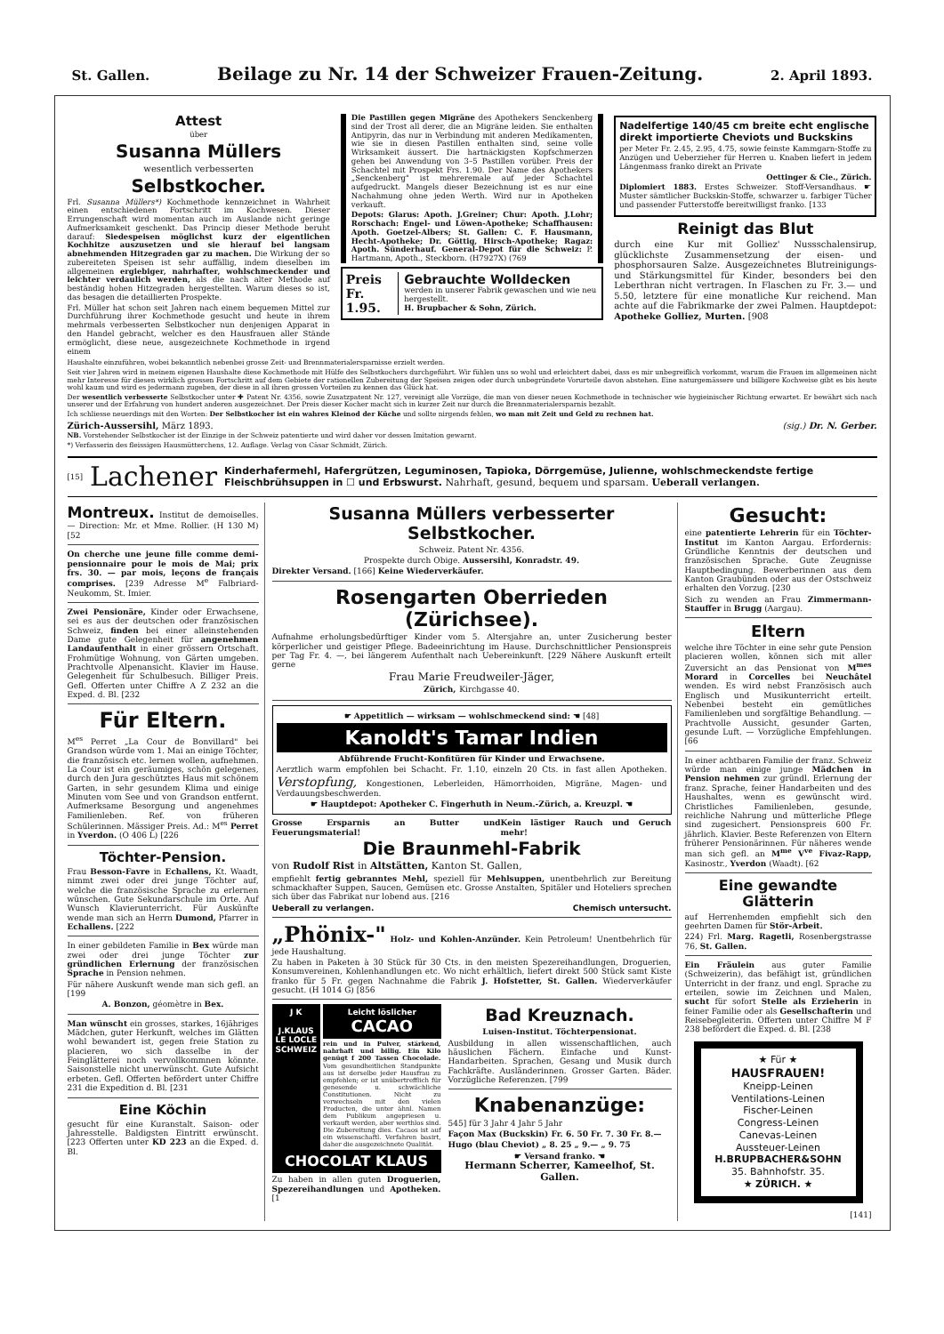St. Gallen. Beilage zu Nr. 14 der Schweizer Frauen-Zeitung. 2. April 1893.
Attest
über
Susanna Müllers
wesentlich verbesserten
Selbstkocher.
Frl. Susanna Müllers*) Kochmethode kennzeichnet in Wahrheit einen entschiedenen Fortschritt im Kochwesen. Dieser Errungenschaft wird momentan auch im Auslande nicht geringe Aufmerksamkeit geschenkt. Das Princip dieser Methode beruht darauf: Siedespeisen möglichst kurz der eigentlichen Kochhitze auszusetzen und sie hierauf bei langsam abnehmenden Hitzegraden gar zu machen. Die Wirkung der so zubereiteten Speisen ist sehr auffällig, indem dieselben im allgemeinen ergiebiger, nahrhafter, wohlschmeckender und leichter verdaulich werden, als die nach alter Methode auf beständig hohen Hitzegraden hergestellten. Warum dieses so ist, das besagen die detaillierten Prospekte.
Frl. Müller hat schon seit Jahren nach einem bequemen Mittel zur Durchführung ihrer Kochmethode gesucht und heute in ihrem mehrmals verbesserten Selbstkocher nun denjenigen Apparat in den Handel gebracht, welcher es den Hausfrauen aller Stände ermöglicht, diese neue, ausgezeichnete Kochmethode in irgend einem
Die Pastillen gegen Migräne des Apothekers Senckenberg sind der Trost all derer, die an Migräne leiden. Sie enthalten Antipyrin, das nur in Verbindung mit anderen Medikamenten, wie sie in diesen Pastillen enthalten sind, seine volle Wirksamkeit äussert. Die hartnäckigsten Kopfschmerzen gehen bei Anwendung von 3–5 Pastillen vorüber. Preis der Schachtel mit Prospekt Frs. 1.90. Der Name des Apothekers „Senckenberg" ist mehreremale auf jeder Schachtel aufgedruckt. Mangels dieser Bezeichnung ist es nur eine Nachahmung ohne jeden Werth. Wird nur in Apotheken verkauft.
Depots: Glarus: Apoth. J.Greiner; Chur: Apoth. J.Lohr; Rorschach: Engel- und Löwen-Apotheke; Schaffhausen: Apoth. Goetzel-Albers; St. Gallen: C. F. Hausmann, Hecht-Apotheke; Dr. Göttig, Hirsch-Apotheke; Ragaz: Apoth. Sünderhauf. General-Depot für die Schweiz: P. Hartmann, Apoth., Steckborn. (H7927X) (769
Preis
Fr. 1.95.
Gebrauchte Wolldecken
werden in unserer Fabrik gewaschen und wie neu hergestellt.
H. Brupbacher & Sohn, Zürich.
Nadelfertige 140/45 cm breite echt englische direkt importierte Cheviots und Buckskins
per Meter Fr. 2.45, 2.95, 4.75, sowie feinste Kammgarn-Stoffe zu Anzügen und Ueberzieher für Herren u. Knaben liefert in jedem Längenmass franko direkt an Private
Oettinger & Cie., Zürich.
Diplomiert 1883. Erstes Schweizer. Stoff-Versandhaus. ☛ Muster sämtlicher Buckskin-Stoffe, schwarzer u. farbiger Tücher und passender Futterstoffe bereitwilligst franko. [133
Reinigt das Blut
durch eine Kur mit Golliez' Nussschalensirup, glücklichste Zusammensetzung der eisen- und phosphorsauren Salze. Ausgezeichnetes Blutreinigungs- und Stärkungsmittel für Kinder, besonders bei den Leberthran nicht vertragen. In Flaschen zu Fr. 3.— und 5.50, letztere für eine monatliche Kur reichend. Man achte auf die Fabrikmarke der zwei Palmen. Hauptdepot: Apotheke Golliez, Murten. [908
Haushalte einzuführen, wobei bekanntlich nebenbei grosse Zeit- und Brennmaterialersparnisse erzielt werden.
Seit vier Jahren wird in meinem eigenen Haushalte diese Kochmethode mit Hülfe des Selbstkochers durchgeführt. Wir fühlen uns so wohl und erleichtert dabei, dass es mir unbegreiflich vorkommt, warum die Frauen im allgemeinen nicht mehr Interesse für diesen wirklich grossen Fortschritt auf dem Gebiete der rationellen Zubereitung der Speisen zeigen oder durch unbegründete Vorurteile davon abstehen. Eine naturgemässere und billigere Kochweise gibt es bis heute wohl kaum und wird es jedermann zugeben, der diese in all ihren grossen Vorteilen zu kennen das Glück hat.
Der wesentlich verbesserte Selbstkocher unter ✚ Patent Nr. 4356, sowie Zusatzpatent Nr. 127, vereinigt alle Vorzüge, die man von dieser neuen Kochmethode in technischer wie hygieinischer Richtung erwartet. Er bewährt sich nach unserer und der Erfahrung von hundert anderen ausgezeichnet. Der Preis dieser Kocher macht sich in kurzer Zeit nur durch die Brennmaterialersparnis bezahlt.
Ich schliesse neuerdings mit den Worten: Der Selbstkocher ist ein wahres Kleinod der Küche und sollte nirgends fehlen, wo man mit Zeit und Geld zu rechnen hat.
Zürich-Aussersihl, März 1893. (sig.) Dr. N. Gerber.
NB. Vorstehender Selbstkocher ist der Einzige in der Schweiz patentierte und wird daher vor dessen Imitation gewarnt.
*) Verfasserin des fleissigen Hausmütterchens, 12. Auflage. Verlag von Cäsar Schmidt, Zürich.
[15] Lachener Kinderhafermehl, Hafergrützen, Leguminosen, Tapioka, Dörrgemüse, Julienne, wohlschmeckendste fertige Fleischbrühsuppen in ☐ und Erbswurst. Nahrhaft, gesund, bequem und sparsam. Ueberall verlangen.
Montreux. Institut de demoiselles. — Direction: Mr. et Mme. Rollier. (H 130 M) [52
On cherche une jeune fille comme demi-pensionnaire pour le mois de Mai; prix frs. 30. — par mois, leçons de français comprises. [239 Adresse M<sup>e</sup> Falbriard-Neukomm, St. Imier.
Zwei Pensionäre, Kinder oder Erwachsene, sei es aus der deutschen oder französischen Schweiz, finden bei einer alleinstehenden Dame gute Gelegenheit für angenehmen Landaufenthalt in einer grössern Ortschaft. Frohmütige Wohnung, von Gärten umgeben. Prachtvolle Alpenansicht. Klavier im Hause. Gelegenheit für Schulbesuch. Billiger Preis. Gefl. Offerten unter Chiffre A Z 232 an die Exped. d. Bl. [232
Für Eltern.
M<sup>es</sup> Perret „La Cour de Bonvillard" bei Grandson würde vom 1. Mai an einige Töchter, die französisch etc. lernen wollen, aufnehmen. La Cour ist ein geräumiges, schön gelegenes, durch den Jura geschütztes Haus mit schönem Garten, in sehr gesundem Klima und einige Minuten vom See und von Grandson entfernt. Aufmerksame Besorgung und angenehmes Familienleben. Ref. von früheren Schülerinnen. Mässiger Preis. Ad.: M<sup>es</sup> Perret in Yverdon. (O 406 L) [226
Töchter-Pension.
Frau Besson-Favre in Echallens, Kt. Waadt, nimmt zwei oder drei junge Töchter auf, welche die französische Sprache zu erlernen wünschen. Gute Sekundarschule im Orte. Auf Wunsch Klavierunterricht. Für Auskünfte wende man sich an Herrn Dumond, Pfarrer in Echallens. [222
In einer gebildeten Familie in Bex würde man zwei oder drei junge Töchter zur gründlichen Erlernung der französischen Sprache in Pension nehmen.
Für nähere Auskunft wende man sich gefl. an [199
A. Bonzon, géomètre in Bex.
Man wünscht ein grosses, starkes, 16jähriges Mädchen, guter Herkunft, welches im Glätten wohl bewandert ist, gegen freie Station zu placieren, wo sich dasselbe in der Feinglätterei noch vervollkommnen könnte. Saisonstelle nicht unerwünscht. Gute Aufsicht erbeten. Gefl. Offerten befördert unter Chiffre 231 die Expedition d. Bl. [231
Eine Köchin
gesucht für eine Kuranstalt. Saison- oder Jahresstelle. Baldigsten Eintritt erwünscht. [223 Offerten unter KD 223 an die Exped. d. Bl.
Susanna Müllers verbesserter Selbstkocher.
Schweiz. Patent Nr. 4356.
Prospekte durch Obige. Aussersihl, Konradstr. 49.
Direkter Versand. [166] Keine Wiederverkäufer.
Rosengarten Oberrieden (Zürichsee).
Aufnahme erholungsbedürftiger Kinder vom 5. Altersjahre an, unter Zusicherung bester körperlicher und geistiger Pflege. Badeeinrichtung im Hause. Durchschnittlicher Pensionspreis per Tag Fr. 4. —, bei längerem Aufenthalt nach Uebereinkunft. [229 Nähere Auskunft erteilt gerne
Frau Marie Freudweiler-Jäger,
Zürich, Kirchgasse 40.
☛ Appetitlich — wirksam — wohlschmeckend sind: ☚ [48]
Kanoldt's Tamar Indien
Abführende Frucht-Konfitüren für Kinder und Erwachsene.
Aerztlich warm empfohlen bei Schacht. Fr. 1.10, einzeln 20 Cts. in fast allen Apotheken. Verstopfung, Kongestionen, Leberleiden, Hämorrhoiden, Migräne, Magen- und Verdauungsbeschwerden.
☛ Hauptdepot: Apotheker C. Fingerhuth in Neum.-Zürich, a. Kreuzpl. ☚
Grosse Ersparnis an Butter und Feuerungsmaterial! Kein lästiger Rauch und Geruch mehr!
Die Braunmehl-Fabrik
von Rudolf Rist in Altstätten, Kanton St. Gallen,
empfiehlt fertig gebranntes Mehl, speziell für Mehlsuppen, unentbehrlich zur Bereitung schmackhafter Suppen, Saucen, Gemüsen etc. Grosse Anstalten, Spitäler und Hoteliers sprechen sich über das Fabrikat nur lobend aus. [216
Ueberall zu verlangen. Chemisch untersucht.
„Phönix-" Holz- und Kohlen-Anzünder. Kein Petroleum! Unentbehrlich für jede Haushaltung.
Zu haben in Paketen à 30 Stück für 30 Cts. in den meisten Spezereihandlungen, Droguerien, Konsumvereinen, Kohlenhandlungen etc. Wo nicht erhältlich, liefert direkt 500 Stück samt Kiste franko für 5 Fr. gegen Nachnahme die Fabrik J. Hofstetter, St. Gallen. Wiederverkäufer gesucht. (H 1014 G) [856
J K
J.KLAUS
LE LOCLE
SCHWEIZ
Leicht löslicher
CACAO
rein und in Pulver, stärkend, nahrhaft und billig. Ein Kilo genügt f 200 Tassen Chocolade. Vom gesundheitlichen Standpunkte aus ist derselbe jeder Hausfrau zu empfehlen; er ist unübertrefflich für genesende u. schwächliche Constitutionen. Nicht zu verwechseln mit den vielen Producten, die unter ähnl. Namen dem Publikum angepriesen u. verkauft werden, aber werthlos sind. Die Zubereitung dies. Cacaos ist auf ein wissenschaftl. Verfahren basirt, daher die ausgezeichnete Qualität.
CHOCOLAT KLAUS
Zu haben in allen guten Droguerien, Spezereihandlungen und Apotheken. [1
Bad Kreuznach.
Luisen-Institut. Töchterpensionat.
Ausbildung in allen wissenschaftlichen, auch häuslichen Fächern. Einfache und Kunst-Handarbeiten. Sprachen, Gesang und Musik durch Fachkräfte. Ausländerinnen. Grosser Garten. Bäder. Vorzügliche Referenzen. [799
Knabenanzüge:
545] für 3 Jahr 4 Jahr 5 Jahr
Façon Max (Buckskin) Fr. 6. 50 Fr. 7. 30 Fr. 8.—
Hugo (blau Cheviot) „ 8. 25 „ 9.— „ 9. 75
☛ Versand franko. ☚
Hermann Scherrer, Kameelhof, St. Gallen.
Gesucht:
eine patentierte Lehrerin für ein Töchter-Institut im Kanton Aargau. Erfordernis: Gründliche Kenntnis der deutschen und französischen Sprache. Gute Zeugnisse Hauptbedingung. Bewerberinnen aus dem Kanton Graubünden oder aus der Ostschweiz erhalten den Vorzug. [230
Sich zu wenden an Frau Zimmermann-Stauffer in Brugg (Aargau).
Eltern
welche ihre Töchter in eine sehr gute Pension placieren wollen, können sich mit aller Zuversicht an das Pensionat von M<sup>mes</sup> Morard in Corcelles bei Neuchâtel wenden. Es wird nebst Französisch auch Englisch und Musikunterricht erteilt. Nebenbei besteht ein gemütliches Familienleben und sorgfältige Behandlung. — Prachtvolle Aussicht, gesunder Garten, gesunde Luft. — Vorzügliche Empfehlungen. [66
In einer achtbaren Familie der franz. Schweiz würde man einige junge Mädchen in Pension nehmen zur gründl. Erlernung der franz. Sprache, feiner Handarbeiten und des Haushaltes, wenn es gewünscht wird. Christliches Familienleben, gesunde, reichliche Nahrung und mütterliche Pflege sind zugesichert. Pensionspreis 600 Fr. jährlich. Klavier. Beste Referenzen von Eltern früherer Pensionärinnen. Für näheres wende man sich gefl. an M<sup>me</sup> V<sup>ve</sup> Fivaz-Rapp, Kasinostr., Yverdon (Waadt). [62
Eine gewandte Glätterin
auf Herrenhemden empfiehlt sich den geehrten Damen für Stör-Arbeit.
224) Frl. Marg. Ragetli, Rosenbergstrasse 76, St. Gallen.
Ein Fräulein aus guter Familie (Schweizerin), das befähigt ist, gründlichen Unterricht in der franz. und engl. Sprache zu erteilen, sowie im Zeichnen und Malen, sucht für sofort Stelle als Erzieherin in feiner Familie oder als Gesellschafterin und Reisebegleiterin. Offerten unter Chiffre M F 238 befördert die Exped. d. Bl. [238
★ Für ★
HAUSFRAUEN!
Kneipp-Leinen
Ventilations-Leinen
Fischer-Leinen
Congress-Leinen
Canevas-Leinen
Aussteuer-Leinen
H.BRUPBACHER&SOHN
35. Bahnhofstr. 35.
★ ZÜRICH. ★
[141]